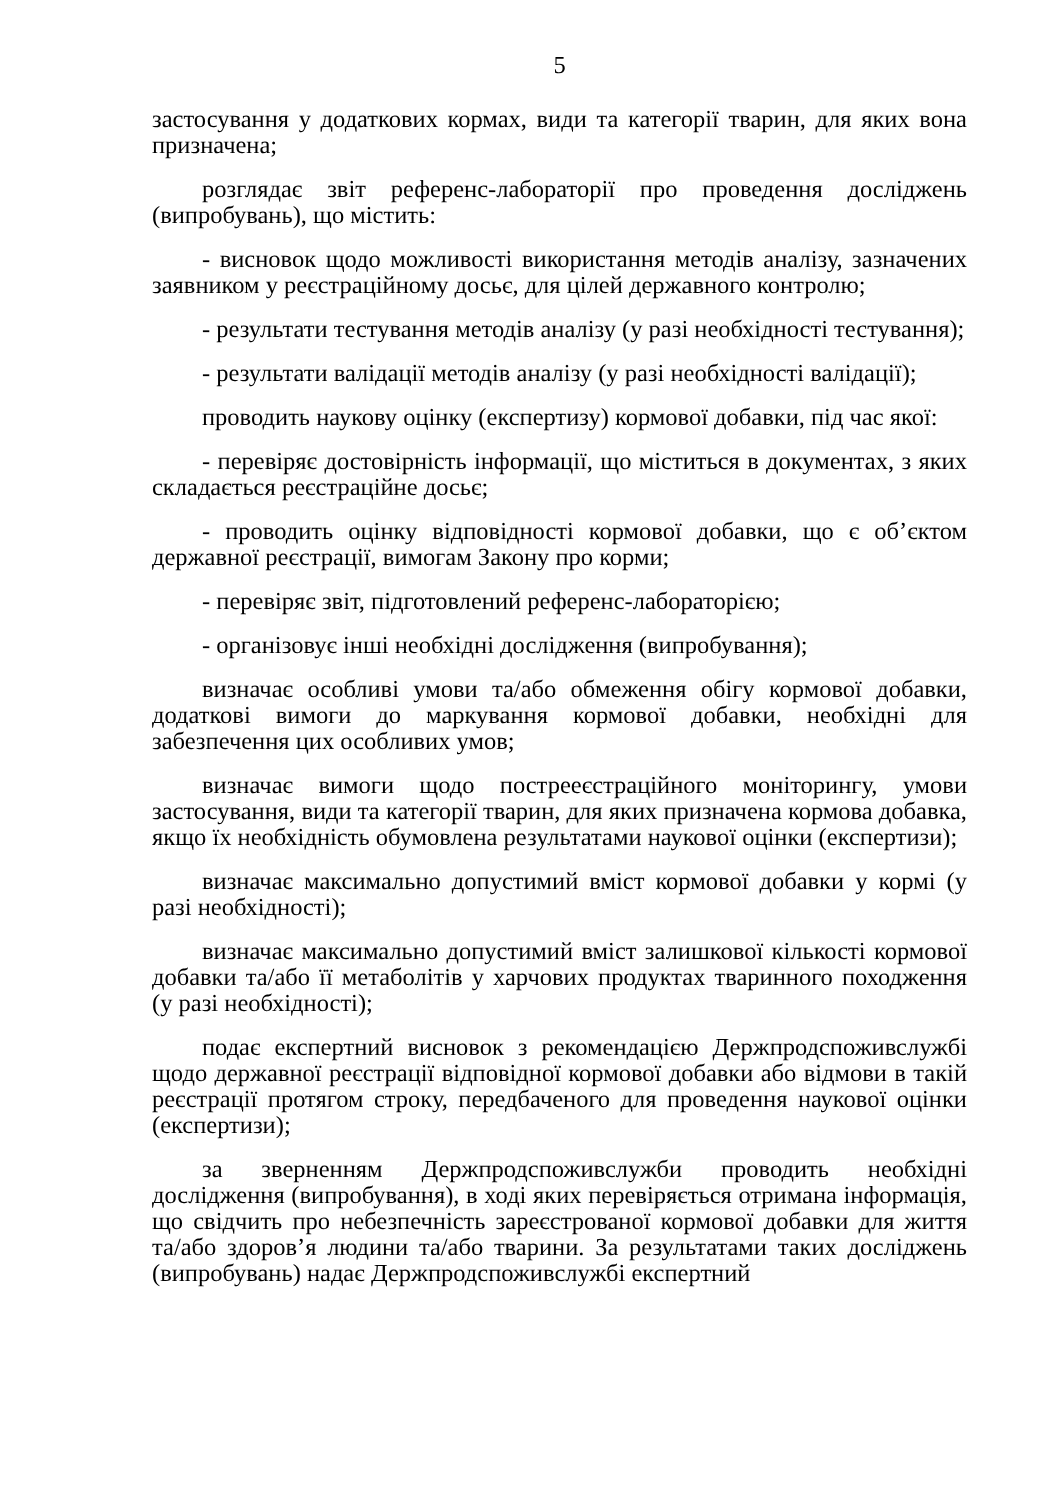5
застосування у додаткових кормах, види та категорії тварин, для яких вона призначена;
розглядає звіт референс-лабораторії про проведення досліджень (випробувань), що містить:
- висновок щодо можливості використання методів аналізу, зазначених заявником у реєстраційному досьє, для цілей державного контролю;
- результати тестування методів аналізу (у разі необхідності тестування);
- результати валідації методів аналізу (у разі необхідності валідації);
проводить наукову оцінку (експертизу) кормової добавки, під час якої:
- перевіряє достовірність інформації, що міститься в документах, з яких складається реєстраційне досьє;
- проводить оцінку відповідності кормової добавки, що є об’єктом державної реєстрації, вимогам Закону про корми;
- перевіряє звіт, підготовлений референс-лабораторією;
- організовує інші необхідні дослідження (випробування);
визначає особливі умови та/або обмеження обігу кормової добавки, додаткові вимоги до маркування кормової добавки, необхідні для забезпечення цих особливих умов;
визначає вимоги щодо пострееєстраційного моніторингу, умови застосування, види та категорії тварин, для яких призначена кормова добавка, якщо їх необхідність обумовлена результатами наукової оцінки (експертизи);
визначає максимально допустимий вміст кормової добавки у кормі (у разі необхідності);
визначає максимально допустимий вміст залишкової кількості кормової добавки та/або її метаболітів у харчових продуктах тваринного походження (у разі необхідності);
подає експертний висновок з рекомендацією Держпродспоживслужбі щодо державної реєстрації відповідної кормової добавки або відмови в такій реєстрації протягом строку, передбаченого для проведення наукової оцінки (експертизи);
за зверненням Держпродспоживслужби проводить необхідні дослідження (випробування), в ході яких перевіряється отримана інформація, що свідчить про небезпечність зареєстрованої кормової добавки для життя та/або здоров’я людини та/або тварини. За результатами таких досліджень (випробувань) надає Держпродспоживслужбі експертний